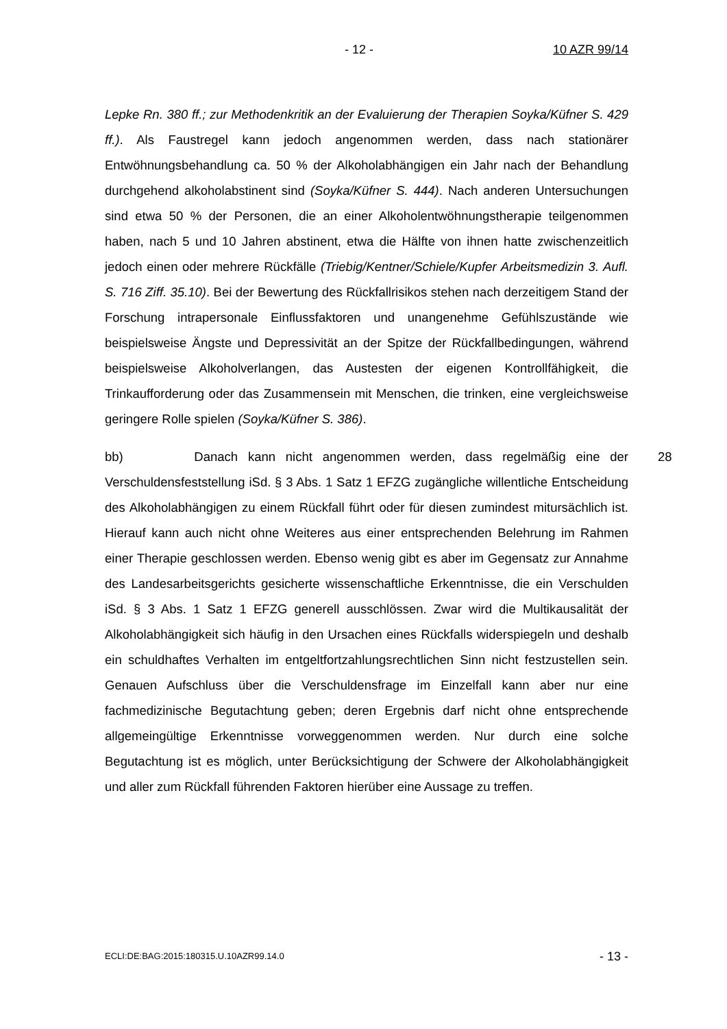- 12 - 10 AZR 99/14
Lepke Rn. 380 ff.; zur Methodenkritik an der Evaluierung der Therapien Soyka/Küfner S. 429 ff.). Als Faustregel kann jedoch angenommen werden, dass nach stationärer Entwöhnungsbehandlung ca. 50 % der Alkoholabhängigen ein Jahr nach der Behandlung durchgehend alkoholabstinent sind (Soyka/Küfner S. 444). Nach anderen Untersuchungen sind etwa 50 % der Personen, die an einer Alkoholentwöhnungstherapie teilgenommen haben, nach 5 und 10 Jahren abstinent, etwa die Hälfte von ihnen hatte zwischenzeitlich jedoch einen oder mehrere Rückfälle (Triebig/Kentner/Schiele/Kupfer Arbeitsmedizin 3. Aufl. S. 716 Ziff. 35.10). Bei der Bewertung des Rückfallrisikos stehen nach derzeitigem Stand der Forschung intrapersonale Einflussfaktoren und unangenehme Gefühlszustände wie beispielsweise Ängste und Depressivität an der Spitze der Rückfallbedingungen, während beispielsweise Alkoholverlangen, das Austesten der eigenen Kontrollfähigkeit, die Trinkaufforderung oder das Zusammensein mit Menschen, die trinken, eine vergleichsweise geringere Rolle spielen (Soyka/Küfner S. 386).
28 bb) Danach kann nicht angenommen werden, dass regelmäßig eine der Verschuldensfeststellung iSd. § 3 Abs. 1 Satz 1 EFZG zugängliche willentliche Entscheidung des Alkoholabhängigen zu einem Rückfall führt oder für diesen zumindest mitursächlich ist. Hierauf kann auch nicht ohne Weiteres aus einer entsprechenden Belehrung im Rahmen einer Therapie geschlossen werden. Ebenso wenig gibt es aber im Gegensatz zur Annahme des Landesarbeitsgerichts gesicherte wissenschaftliche Erkenntnisse, die ein Verschulden iSd. § 3 Abs. 1 Satz 1 EFZG generell ausschlössen. Zwar wird die Multikausalität der Alkoholabhängigkeit sich häufig in den Ursachen eines Rückfalls widerspiegeln und deshalb ein schuldhaftes Verhalten im entgeltfortzahlungsrechtlichen Sinn nicht festzustellen sein. Genauen Aufschluss über die Verschuldensfrage im Einzelfall kann aber nur eine fachmedizinische Begutachtung geben; deren Ergebnis darf nicht ohne entsprechende allgemeingültige Erkenntnisse vorweggenommen werden. Nur durch eine solche Begutachtung ist es möglich, unter Berücksichtigung der Schwere der Alkoholabhängigkeit und aller zum Rückfall führenden Faktoren hierüber eine Aussage zu treffen.
ECLI:DE:BAG:2015:180315.U.10AZR99.14.0 - 13 -